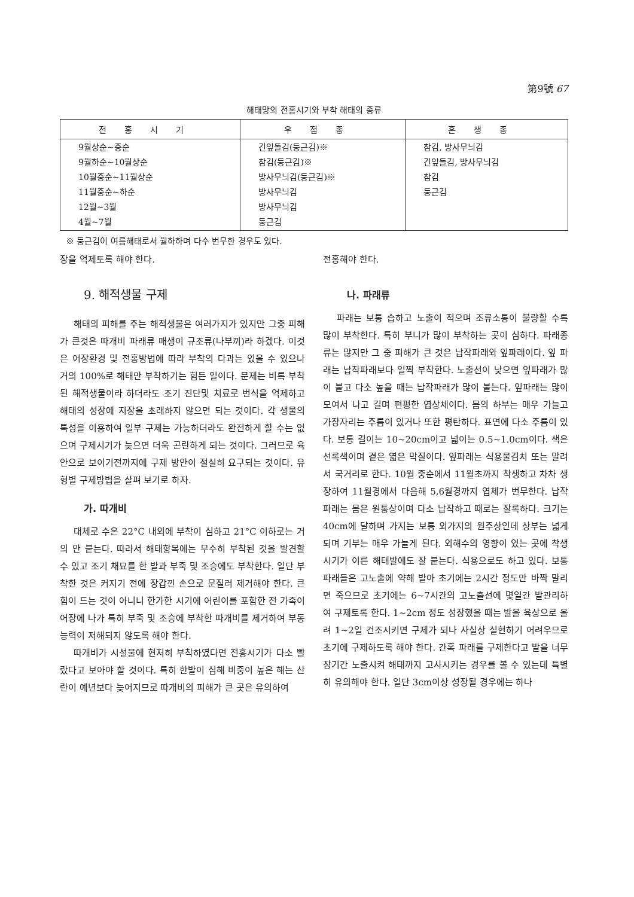第9號 67
해태망의 전홍시기와 부착 해태의 종류
| 전홍시기 | 우점종 | 혼생종 |
| --- | --- | --- |
| 9월상순~중순 9월하순~10월상순 10월중순~11월상순 11월중순~하순 12월~3월 4월~7월 | 긴잎돌김(둥근김)※ 참김(둥근김)※ 방사무늬김(둥근김)※ 방사무늬김 방사무늬김 둥근김 | 참김, 방사무늬김 긴잎돌김, 방사무늬김 참김 둥근김 |
※ 둥근김이 여름해태로서 월하하며 다수 번무한 경우도 있다.
장을 억제토록 해야 한다.
9. 해적생물 구제
해태의 피해를 주는 해적생물은 여러가지가 있지만 그중 피해가 큰것은 따개비 파래류 매생이 규조류(나부끼)라 하겠다. 이것은 어장환경 및 전홍방법에 따라 부착의 다과는 있을 수 있으나 거의 100%로 해태만 부착하기는 힘든 일이다. 문제는 비록 부착된 해적생물이라 하더라도 조기 진단및 치료로 번식을 억제하고 해태의 성장에 지장을 초래하지 않으면 되는 것이다. 각 생물의 특성을 이용하여 일부 구제는 가능하더라도 완전하게 할 수는 없으며 구제시기가 늦으면 더욱 곤란하게 되는 것이다. 그러므로 육안으로 보이기전까지에 구제 방안이 절실히 요구되는 것이다. 유형별 구제방법을 살펴 보기로 하자.
가. 따개비
대체로 수온 22°C 내외에 부착이 심하고 21°C 이하로는 거의 안 붙는다. 따라서 해태항목에는 무수히 부착된 것을 발견할 수 있고 조기 채묘를 한 발과 부죽 및 조승에도 부착한다. 일단 부착한 것은 커지기 전에 장갑낀 손으로 문질러 제거해야 한다. 큰 힘이 드는 것이 아니니 한가한 시기에 어린이를 포함한 전 가족이 어장에 나가 특히 부죽 및 조승에 부착한 따개비를 제거하여 부동능력이 저해되지 않도록 해야 한다.
따개비가 시설물에 현저히 부착하였다면 전홍시기가 다소 빨랐다고 보아야 할 것이다. 특히 한발이 심해 비중이 높은 해는 산란이 예년보다 늦어지므로 따개비의 피해가 큰 곳은 유의하여
전홍해야 한다.
나. 파래류
파래는 보통 습하고 노출이 적으며 조류소통이 불량할 수록 많이 부착한다. 특히 부니가 많이 부착하는 곳이 심하다. 파래종류는 많지만 그 중 피해가 큰 것은 납작파래와 잎파래이다. 잎 파래는 납작파래보다 일찍 부착한다. 노출선이 낮으면 잎파래가 많이 붙고 다소 높을 때는 납작파래가 많이 붙는다. 잎파래는 많이 모여서 나고 길며 편평한 엽상체이다. 몸의 하부는 매우 가늘고 가장자리는 주름이 있거나 또한 평탄하다. 표면에 다소 주름이 있다. 보통 길이는 10~20cm이고 넓이는 0.5~1.0cm이다. 색은 선록색이며 곁은 엷은 막질이다. 잎파래는 식용물김치 또는 말려서 국거리로 한다. 10월 중순에서 11월초까지 착생하고 차차 생장하여 11월경에서 다음해 5,6월경까지 엽체가 번무한다. 납작파래는 몸은 원통상이며 다소 납작하고 때로는 잘록하다. 크기는 40cm에 달하며 가지는 보통 외가지의 원주상인데 상부는 넓게 되며 기부는 매우 가늘게 된다. 외해수의 영향이 있는 곳에 착생시기가 이른 해태발에도 잘 붙는다. 식용으로도 하고 있다. 보통파래들은 고노출에 약해 발아 초기에는 2시간 정도만 바짝 말리면 죽으므로 초기에는 6~7시간의 고노출선에 몇일간 발관리하여 구제토록 한다. 1~2cm 정도 성장했을 때는 발을 육상으로 올려 1~2일 건조시키면 구제가 되나 사실상 실현하기 어려우므로 초기에 구제하도록 해야 한다. 간혹 파래를 구제한다고 발을 너무 장기간 노출시켜 해태까지 고사시키는 경우를 볼 수 있는데 특별히 유의해야 한다. 일단 3cm이상 성장될 경우에는 하나